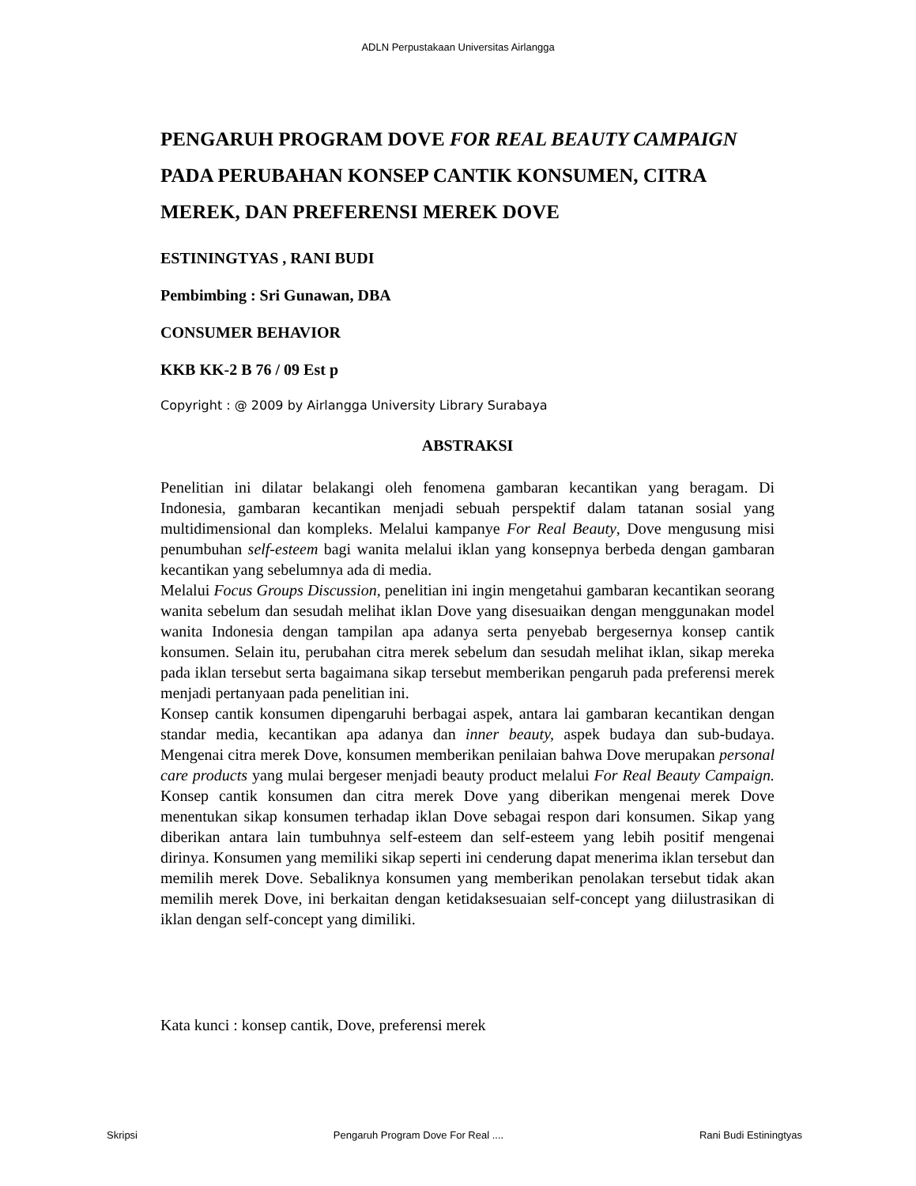ADLN Perpustakaan Universitas Airlangga
PENGARUH PROGRAM DOVE FOR REAL BEAUTY CAMPAIGN PADA PERUBAHAN KONSEP CANTIK KONSUMEN, CITRA MEREK, DAN PREFERENSI MEREK DOVE
ESTININGTYAS , RANI BUDI
Pembimbing : Sri Gunawan, DBA
CONSUMER BEHAVIOR
KKB KK-2 B 76 / 09 Est p
Copyright : @ 2009 by Airlangga University Library Surabaya
ABSTRAKSI
Penelitian ini dilatar belakangi oleh fenomena gambaran kecantikan yang beragam. Di Indonesia, gambaran kecantikan menjadi sebuah perspektif dalam tatanan sosial yang multidimensional dan kompleks. Melalui kampanye For Real Beauty, Dove mengusung misi penumbuhan self-esteem bagi wanita melalui iklan yang konsepnya berbeda dengan gambaran kecantikan yang sebelumnya ada di media.
Melalui Focus Groups Discussion, penelitian ini ingin mengetahui gambaran kecantikan seorang wanita sebelum dan sesudah melihat iklan Dove yang disesuaikan dengan menggunakan model wanita Indonesia dengan tampilan apa adanya serta penyebab bergesernya konsep cantik konsumen. Selain itu, perubahan citra merek sebelum dan sesudah melihat iklan, sikap mereka pada iklan tersebut serta bagaimana sikap tersebut memberikan pengaruh pada preferensi merek menjadi pertanyaan pada penelitian ini.
Konsep cantik konsumen dipengaruhi berbagai aspek, antara lai gambaran kecantikan dengan standar media, kecantikan apa adanya dan inner beauty, aspek budaya dan sub-budaya. Mengenai citra merek Dove, konsumen memberikan penilaian bahwa Dove merupakan personal care products yang mulai bergeser menjadi beauty product melalui For Real Beauty Campaign. Konsep cantik konsumen dan citra merek Dove yang diberikan mengenai merek Dove menentukan sikap konsumen terhadap iklan Dove sebagai respon dari konsumen. Sikap yang diberikan antara lain tumbuhnya self-esteem dan self-esteem yang lebih positif mengenai dirinya. Konsumen yang memiliki sikap seperti ini cenderung dapat menerima iklan tersebut dan memilih merek Dove. Sebaliknya konsumen yang memberikan penolakan tersebut tidak akan memilih merek Dove, ini berkaitan dengan ketidaksesuaian self-concept yang diilustrasikan di iklan dengan self-concept yang dimiliki.
Kata kunci : konsep cantik, Dove, preferensi merek
Skripsi Pengaruh Program Dove For Real .... Rani Budi Estiningtyas